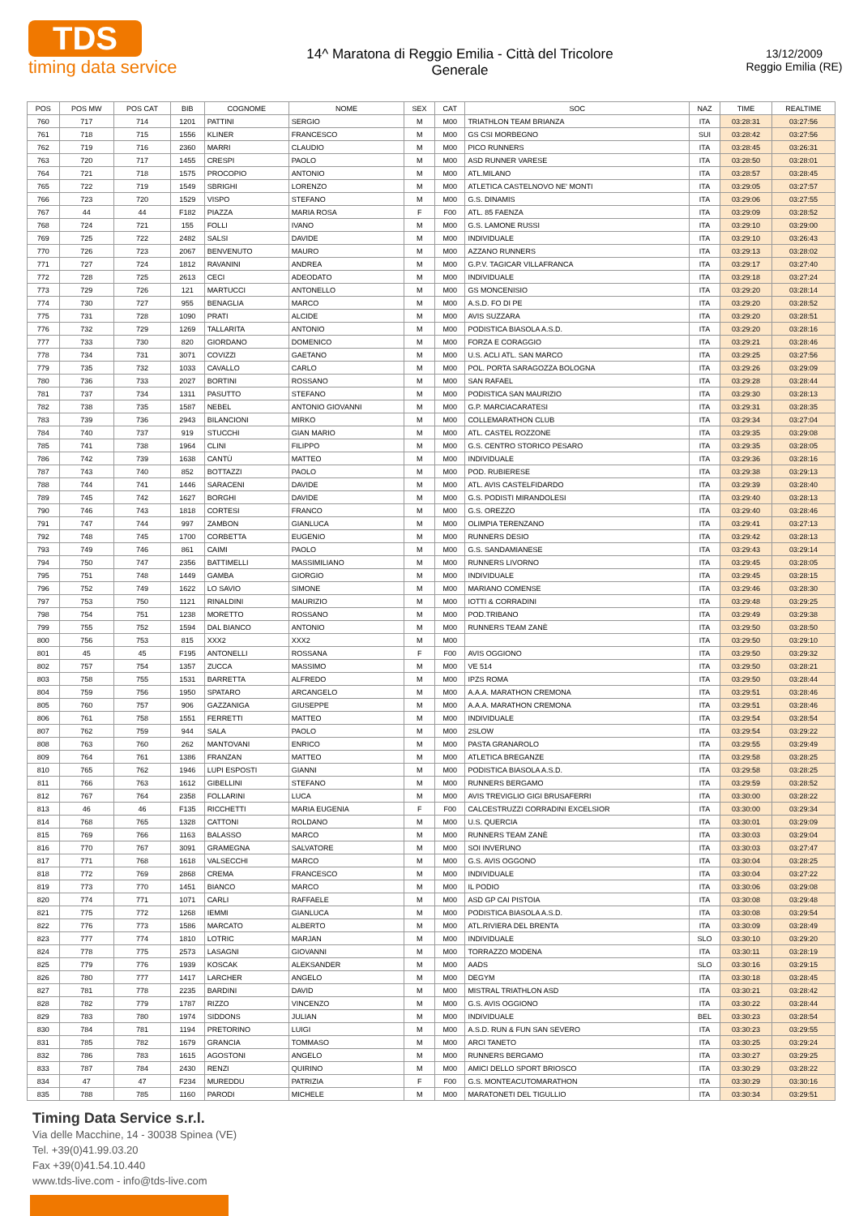TDS
timing data service
14^ Maratona di Reggio Emilia - Città del Tricolore
Generale
13/12/2009
Reggio Emilia (RE)
| POS | POS MW | POS CAT | BIB | COGNOME | NOME | SEX | CAT | SOC | NAZ | TIME | REALTIME |
| --- | --- | --- | --- | --- | --- | --- | --- | --- | --- | --- | --- |
| 760 | 717 | 714 | 1201 | PATTINI | SERGIO | M | M00 | TRIATHLON TEAM BRIANZA | ITA | 03:28:31 | 03:27:56 |
| 761 | 718 | 715 | 1556 | KLINER | FRANCESCO | M | M00 | GS CSI MORBEGNO | SUI | 03:28:42 | 03:27:56 |
| 762 | 719 | 716 | 2360 | MARRI | CLAUDIO | M | M00 | PICO RUNNERS | ITA | 03:28:45 | 03:26:31 |
| 763 | 720 | 717 | 1455 | CRESPI | PAOLO | M | M00 | ASD RUNNER VARESE | ITA | 03:28:50 | 03:28:01 |
| 764 | 721 | 718 | 1575 | PROCOPIO | ANTONIO | M | M00 | ATL.MILANO | ITA | 03:28:57 | 03:28:45 |
| 765 | 722 | 719 | 1549 | SBRIGHI | LORENZO | M | M00 | ATLETICA CASTELNOVO NE' MONTI | ITA | 03:29:05 | 03:27:57 |
| 766 | 723 | 720 | 1529 | VISPO | STEFANO | M | M00 | G.S. DINAMIS | ITA | 03:29:06 | 03:27:55 |
| 767 | 44 | 44 | F182 | PIAZZA | MARIA ROSA | F | F00 | ATL. 85 FAENZA | ITA | 03:29:09 | 03:28:52 |
| 768 | 724 | 721 | 155 | FOLLI | IVANO | M | M00 | G.S. LAMONE RUSSI | ITA | 03:29:10 | 03:29:00 |
| 769 | 725 | 722 | 2482 | SALSI | DAVIDE | M | M00 | INDIVIDUALE | ITA | 03:29:10 | 03:26:43 |
| 770 | 726 | 723 | 2067 | BENVENUTO | MAURO | M | M00 | AZZANO RUNNERS | ITA | 03:29:13 | 03:28:02 |
| 771 | 727 | 724 | 1812 | RAVANINI | ANDREA | M | M00 | G.P.V. TAGICAR VILLAFRANCA | ITA | 03:29:17 | 03:27:40 |
| 772 | 728 | 725 | 2613 | CECI | ADEODATO | M | M00 | INDIVIDUALE | ITA | 03:29:18 | 03:27:24 |
| 773 | 729 | 726 | 121 | MARTUCCI | ANTONELLO | M | M00 | GS MONCENISIO | ITA | 03:29:20 | 03:28:14 |
| 774 | 730 | 727 | 955 | BENAGLIA | MARCO | M | M00 | A.S.D. FO DI PE | ITA | 03:29:20 | 03:28:52 |
| 775 | 731 | 728 | 1090 | PRATI | ALCIDE | M | M00 | AVIS SUZZARA | ITA | 03:29:20 | 03:28:51 |
| 776 | 732 | 729 | 1269 | TALLARITA | ANTONIO | M | M00 | PODISTICA BIASOLA A.S.D. | ITA | 03:29:20 | 03:28:16 |
| 777 | 733 | 730 | 820 | GIORDANO | DOMENICO | M | M00 | FORZA E CORAGGIO | ITA | 03:29:21 | 03:28:46 |
| 778 | 734 | 731 | 3071 | COVIZZI | GAETANO | M | M00 | U.S. ACLI ATL. SAN MARCO | ITA | 03:29:25 | 03:27:56 |
| 779 | 735 | 732 | 1033 | CAVALLO | CARLO | M | M00 | POL. PORTA SARAGOZZA BOLOGNA | ITA | 03:29:26 | 03:29:09 |
| 780 | 736 | 733 | 2027 | BORTINI | ROSSANO | M | M00 | SAN RAFAEL | ITA | 03:29:28 | 03:28:44 |
| 781 | 737 | 734 | 1311 | PASUTTO | STEFANO | M | M00 | PODISTICA SAN MAURIZIO | ITA | 03:29:30 | 03:28:13 |
| 782 | 738 | 735 | 1587 | NEBEL | ANTONIO GIOVANNI | M | M00 | G.P. MARCIACARATESI | ITA | 03:29:31 | 03:28:35 |
| 783 | 739 | 736 | 2943 | BILANCIONI | MIRKO | M | M00 | COLLEMARATHON CLUB | ITA | 03:29:34 | 03:27:04 |
| 784 | 740 | 737 | 919 | STUCCHI | GIAN MARIO | M | M00 | ATL. CASTEL ROZZONE | ITA | 03:29:35 | 03:29:08 |
| 785 | 741 | 738 | 1964 | CLINI | FILIPPO | M | M00 | G.S. CENTRO STORICO PESARO | ITA | 03:29:35 | 03:28:05 |
| 786 | 742 | 739 | 1638 | CANTÙ | MATTEO | M | M00 | INDIVIDUALE | ITA | 03:29:36 | 03:28:16 |
| 787 | 743 | 740 | 852 | BOTTAZZI | PAOLO | M | M00 | POD. RUBIERESE | ITA | 03:29:38 | 03:29:13 |
| 788 | 744 | 741 | 1446 | SARACENI | DAVIDE | M | M00 | ATL. AVIS CASTELFIDARDO | ITA | 03:29:39 | 03:28:40 |
| 789 | 745 | 742 | 1627 | BORGHI | DAVIDE | M | M00 | G.S. PODISTI MIRANDOLESI | ITA | 03:29:40 | 03:28:13 |
| 790 | 746 | 743 | 1818 | CORTESI | FRANCO | M | M00 | G.S. OREZZO | ITA | 03:29:40 | 03:28:46 |
| 791 | 747 | 744 | 997 | ZAMBON | GIANLUCA | M | M00 | OLIMPIA TERENZANO | ITA | 03:29:41 | 03:27:13 |
| 792 | 748 | 745 | 1700 | CORBETTA | EUGENIO | M | M00 | RUNNERS DESIO | ITA | 03:29:42 | 03:28:13 |
| 793 | 749 | 746 | 861 | CAIMI | PAOLO | M | M00 | G.S. SANDAMIANESE | ITA | 03:29:43 | 03:29:14 |
| 794 | 750 | 747 | 2356 | BATTIMELLI | MASSIMILIANO | M | M00 | RUNNERS LIVORNO | ITA | 03:29:45 | 03:28:05 |
| 795 | 751 | 748 | 1449 | GAMBA | GIORGIO | M | M00 | INDIVIDUALE | ITA | 03:29:45 | 03:28:15 |
| 796 | 752 | 749 | 1622 | LO SAVIO | SIMONE | M | M00 | MARIANO COMENSE | ITA | 03:29:46 | 03:28:30 |
| 797 | 753 | 750 | 1121 | RINALDINI | MAURIZIO | M | M00 | IOTTI & CORRADINI | ITA | 03:29:48 | 03:29:25 |
| 798 | 754 | 751 | 1238 | MORETTO | ROSSANO | M | M00 | POD.TRIBANO | ITA | 03:29:49 | 03:29:38 |
| 799 | 755 | 752 | 1594 | DAL BIANCO | ANTONIO | M | M00 | RUNNERS TEAM ZANÈ | ITA | 03:29:50 | 03:28:50 |
| 800 | 756 | 753 | 815 | XXX2 | XXX2 | M | M00 | | ITA | 03:29:50 | 03:29:10 |
| 801 | 45 | 45 | F195 | ANTONELLI | ROSSANA | F | F00 | AVIS OGGIONO | ITA | 03:29:50 | 03:29:32 |
| 802 | 757 | 754 | 1357 | ZUCCA | MASSIMO | M | M00 | VE 514 | ITA | 03:29:50 | 03:28:21 |
| 803 | 758 | 755 | 1531 | BARRETTA | ALFREDO | M | M00 | IPZS ROMA | ITA | 03:29:50 | 03:28:44 |
| 804 | 759 | 756 | 1950 | SPATARO | ARCANGELO | M | M00 | A.A.A. MARATHON CREMONA | ITA | 03:29:51 | 03:28:46 |
| 805 | 760 | 757 | 906 | GAZZANIGA | GIUSEPPE | M | M00 | A.A.A. MARATHON CREMONA | ITA | 03:29:51 | 03:28:46 |
| 806 | 761 | 758 | 1551 | FERRETTI | MATTEO | M | M00 | INDIVIDUALE | ITA | 03:29:54 | 03:28:54 |
| 807 | 762 | 759 | 944 | SALA | PAOLO | M | M00 | 2SLOW | ITA | 03:29:54 | 03:29:22 |
| 808 | 763 | 760 | 262 | MANTOVANI | ENRICO | M | M00 | PASTA GRANAROLO | ITA | 03:29:55 | 03:29:49 |
| 809 | 764 | 761 | 1386 | FRANZAN | MATTEO | M | M00 | ATLETICA BREGANZE | ITA | 03:29:58 | 03:28:25 |
| 810 | 765 | 762 | 1946 | LUPI ESPOSTI | GIANNI | M | M00 | PODISTICA BIASOLA A.S.D. | ITA | 03:29:58 | 03:28:25 |
| 811 | 766 | 763 | 1612 | GIBELLINI | STEFANO | M | M00 | RUNNERS BERGAMO | ITA | 03:29:59 | 03:28:52 |
| 812 | 767 | 764 | 2358 | FOLLARINI | LUCA | M | M00 | AVIS TREVIGLIO GIGI BRUSAFERRI | ITA | 03:30:00 | 03:28:22 |
| 813 | 46 | 46 | F135 | RICCHETTI | MARIA EUGENIA | F | F00 | CALCESTRUZZI CORRADINI EXCELSIOR | ITA | 03:30:00 | 03:29:34 |
| 814 | 768 | 765 | 1328 | CATTONI | ROLDANO | M | M00 | U.S. QUERCIA | ITA | 03:30:01 | 03:29:09 |
| 815 | 769 | 766 | 1163 | BALASSO | MARCO | M | M00 | RUNNERS TEAM ZANÈ | ITA | 03:30:03 | 03:29:04 |
| 816 | 770 | 767 | 3091 | GRAMEGNA | SALVATORE | M | M00 | SOI INVERUNO | ITA | 03:30:03 | 03:27:47 |
| 817 | 771 | 768 | 1618 | VALSECCHI | MARCO | M | M00 | G.S. AVIS OGGONO | ITA | 03:30:04 | 03:28:25 |
| 818 | 772 | 769 | 2868 | CREMA | FRANCESCO | M | M00 | INDIVIDUALE | ITA | 03:30:04 | 03:27:22 |
| 819 | 773 | 770 | 1451 | BIANCO | MARCO | M | M00 | IL PODIO | ITA | 03:30:06 | 03:29:08 |
| 820 | 774 | 771 | 1071 | CARLI | RAFFAELE | M | M00 | ASD GP CAI PISTOIA | ITA | 03:30:08 | 03:29:48 |
| 821 | 775 | 772 | 1268 | IEMMI | GIANLUCA | M | M00 | PODISTICA BIASOLA A.S.D. | ITA | 03:30:08 | 03:29:54 |
| 822 | 776 | 773 | 1586 | MARCATO | ALBERTO | M | M00 | ATL.RIVIERA DEL BRENTA | ITA | 03:30:09 | 03:28:49 |
| 823 | 777 | 774 | 1810 | LOTRIC | MARJAN | M | M00 | INDIVIDUALE | SLO | 03:30:10 | 03:29:20 |
| 824 | 778 | 775 | 2573 | LASAGNI | GIOVANNI | M | M00 | TORRAZZO MODENA | ITA | 03:30:11 | 03:28:19 |
| 825 | 779 | 776 | 1939 | KOSCAK | ALEKSANDER | M | M00 | AADS | SLO | 03:30:16 | 03:29:15 |
| 826 | 780 | 777 | 1417 | LARCHER | ANGELO | M | M00 | DEGYM | ITA | 03:30:18 | 03:28:45 |
| 827 | 781 | 778 | 2235 | BARDINI | DAVID | M | M00 | MISTRAL TRIATHLON ASD | ITA | 03:30:21 | 03:28:42 |
| 828 | 782 | 779 | 1787 | RIZZO | VINCENZO | M | M00 | G.S. AVIS OGGIONO | ITA | 03:30:22 | 03:28:44 |
| 829 | 783 | 780 | 1974 | SIDDONS | JULIAN | M | M00 | INDIVIDUALE | BEL | 03:30:23 | 03:28:54 |
| 830 | 784 | 781 | 1194 | PRETORINO | LUIGI | M | M00 | A.S.D. RUN & FUN SAN SEVERO | ITA | 03:30:23 | 03:29:55 |
| 831 | 785 | 782 | 1679 | GRANCIA | TOMMASO | M | M00 | ARCI TANETO | ITA | 03:30:25 | 03:29:24 |
| 832 | 786 | 783 | 1615 | AGOSTONI | ANGELO | M | M00 | RUNNERS BERGAMO | ITA | 03:30:27 | 03:29:25 |
| 833 | 787 | 784 | 2430 | RENZI | QUIRINO | M | M00 | AMICI DELLO SPORT BRIOSCO | ITA | 03:30:29 | 03:28:22 |
| 834 | 47 | 47 | F234 | MUREDDU | PATRIZIA | F | F00 | G.S. MONTEACUTOMARATHON | ITA | 03:30:29 | 03:30:16 |
| 835 | 788 | 785 | 1160 | PARODI | MICHELE | M | M00 | MARATONETI DEL TIGULLIO | ITA | 03:30:34 | 03:29:51 |
Timing Data Service s.r.l.
Via delle Macchine, 14 - 30038 Spinea (VE)
Tel. +39(0)41.99.03.20
Fax +39(0)41.54.10.440
www.tds-live.com - info@tds-live.com